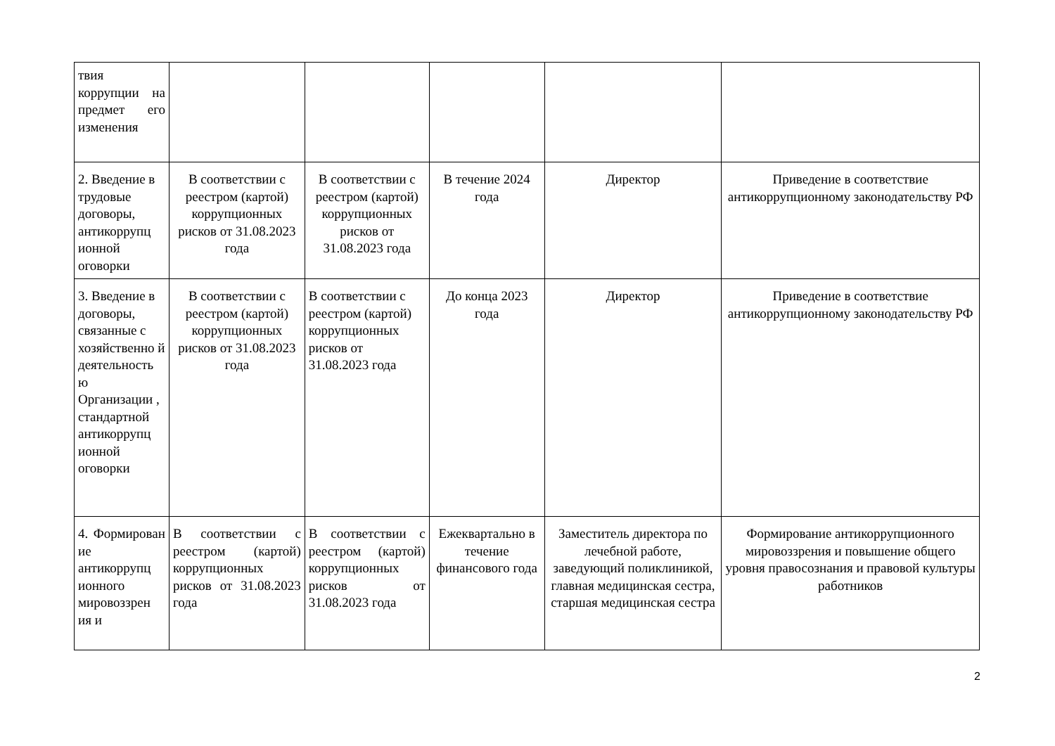| твия коррупции на предмет его изменения | | | | | |
| 2. Введение в трудовые договоры, антикоррупц ионной оговорки | В соответствии с реестром (картой) коррупционных рисков от 31.08.2023 года | В соответствии с реестром (картой) коррупционных рисков от 31.08.2023 года | В течение 2024 года | Директор | Приведение в соответствие антикоррупционному законодательству РФ |
| 3. Введение в договоры, связанные с хозяйственно й деятельность ю Организации , стандартной антикоррупц ионной оговорки | В соответствии с реестром (картой) коррупционных рисков от 31.08.2023 года | В соответствии с реестром (картой) коррупционных рисков от 31.08.2023 года | До конца 2023 года | Директор | Приведение в соответствие антикоррупционному законодательству РФ |
| 4. Формирован ие антикоррупц ионного мировоззрен ия и | В соответствии с реестром (картой) коррупционных рисков от 31.08.2023 года | В соответствии с реестром (картой) коррупционных рисков от 31.08.2023 года | Ежеквартально в течение финансового года | Заместитель директора по лечебной работе, заведующий поликлиникой, главная медицинская сестра, старшая медицинская сестра | Формирование антикоррупционного мировоззрения и повышение общего уровня правосознания и правовой культуры работников |
2